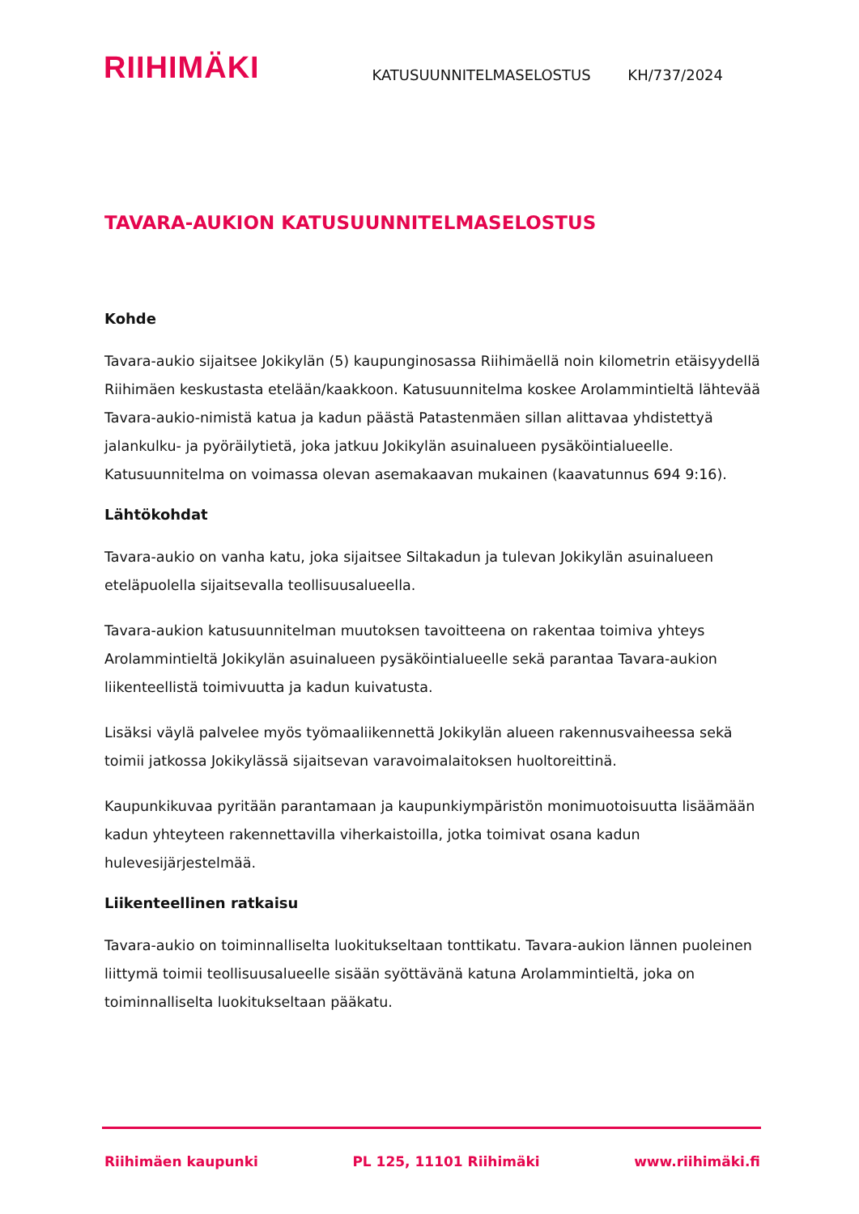RIIHIMÄKI
KATUSUUNNITELMASELOSTUS KH/737/2024
TAVARA-AUKION KATUSUUNNITELMASELOSTUS
Kohde
Tavara-aukio sijaitsee Jokikylän (5) kaupunginosassa Riihimäellä noin kilometrin etäisyydellä Riihimäen keskustasta etelään/kaakkoon. Katusuunnitelma koskee Arolammintieltä lähtevää Tavara-aukio-nimistä katua ja kadun päästä Patastenmäen sillan alittavaa yhdistettyä jalankulku- ja pyöräilytietä, joka jatkuu Jokikylän asuinalueen pysäköintialueelle. Katusuunnitelma on voimassa olevan asemakaavan mukainen (kaavatunnus 694 9:16).
Lähtökohdat
Tavara-aukio on vanha katu, joka sijaitsee Siltakadun ja tulevan Jokikylän asuinalueen eteläpuolella sijaitsevalla teollisuusalueella.
Tavara-aukion katusuunnitelman muutoksen tavoitteena on rakentaa toimiva yhteys Arolammintieltä Jokikylän asuinalueen pysäköintialueelle sekä parantaa Tavara-aukion liikenteellistä toimivuutta ja kadun kuivatusta.
Lisäksi väylä palvelee myös työmaaliikennettä Jokikylän alueen rakennusvaiheessa sekä toimii jatkossa Jokikylässä sijaitsevan varavoimalaitoksen huoltoreittinä.
Kaupunkikuvaa pyritään parantamaan ja kaupunkiympäristön monimuotoisuutta lisäämään kadun yhteyteen rakennettavilla viherkaistoilla, jotka toimivat osana kadun hulevesijärjestelmää.
Liikenteellinen ratkaisu
Tavara-aukio on toiminnalliselta luokitukseltaan tonttikatu. Tavara-aukion lännen puoleinen liittymä toimii teollisuusalueelle sisään syöttävänä katuna Arolammintieltä, joka on toiminnalliselta luokitukseltaan pääkatu.
Riihimäen kaupunki PL 125, 11101 Riihimäki www.riihimäki.fi